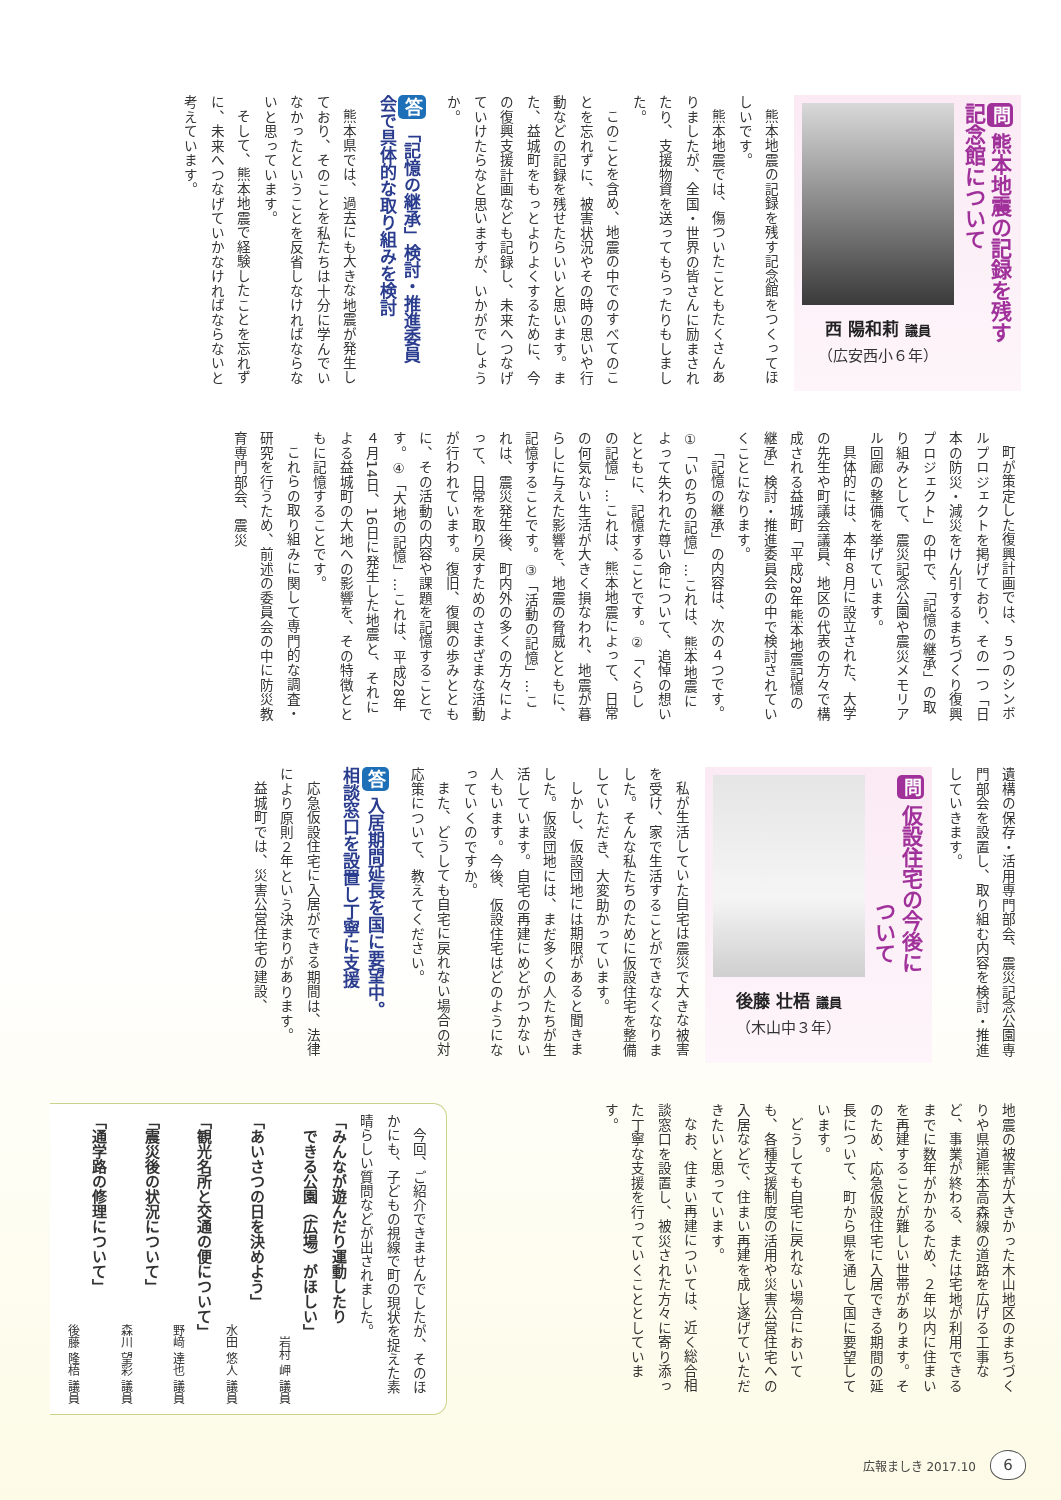問熊本地震の記録を残す
記念館について
西 陽和莉 議員
（広安西小６年）
熊本地震の記録を残す記念館をつくってほしいです。
熊本地震では、傷ついたこともたくさんありましたが、全国・世界の皆さんに励まされたり、支援物資を送ってもらったりもしました。
このことを含め、地震の中でのすべてのことを忘れずに、被害状況やその時の思いや行動などの記録を残せたらいいと思います。また、益城町をもっとよりよくするために、今の復興支援計画なども記録し、未来へつなげていけたらなと思いますが、いかがでしょうか。
答「記憶の継承」検討・推進委員
会で具体的な取り組みを検討
熊本県では、過去にも大きな地震が発生しており、そのことを私たちは十分に学んでいなかったということを反省しなければならないと思っています。
そして、熊本地震で経験したことを忘れずに、未来へつなげていかなければならないと考えています。
町が策定した復興計画では、５つのシンボルプロジェクトを掲げており、その一つ「日本の防災・減災をけん引するまちづくり復興プロジェクト」の中で、「記憶の継承」の取り組みとして、震災記念公園や震災メモリアル回廊の整備を挙げています。
具体的には、本年８月に設立された、大学の先生や町議会議員、地区の代表の方々で構成される益城町「平成28年熊本地震記憶の継承」検討・推進委員会の中で検討されていくことになります。
「記憶の継承」の内容は、次の４つです。①「いのちの記憶」…これは、熊本地震によって失われた尊い命について、追悼の想いとともに、記憶することです。②「くらしの記憶」…これは、熊本地震によって、日常の何気ない生活が大きく損なわれ、地震が暮らしに与えた影響を、地震の脅威とともに、記憶することです。③「活動の記憶」…これは、震災発生後、町内外の多くの方々によって、日常を取り戻すためのさまざまな活動が行われています。復旧、復興の歩みとともに、その活動の内容や課題を記憶することです。④「大地の記憶」…これは、平成28年４月14日、16日に発生した地震と、それによる益城町の大地への影響を、その特徴とともに記憶することです。
これらの取り組みに関して専門的な調査・研究を行うため、前述の委員会の中に防災教育専門部会、震災
遺構の保存・活用専門部会、震災記念公園専門部会を設置し、取り組む内容を検討・推進していきます。
問仮設住宅の今後に
　　　　　　ついて
後藤 壮梧 議員
（木山中３年）
私が生活していた自宅は震災で大きな被害を受け、家で生活することができなくなりました。そんな私たちのために仮設住宅を整備していただき、大変助かっています。
しかし、仮設団地には期限があると聞きました。仮設団地には、まだ多くの人たちが生活しています。自宅の再建にめどがつかない人もいます。今後、仮設住宅はどのようになっていくのですか。
また、どうしても自宅に戻れない場合の対応策について、教えてください。
答入居期間延長を国に要望中。
相談窓口を設置し丁寧に支援
応急仮設住宅に入居ができる期間は、法律により原則２年という決まりがあります。
益城町では、災害公営住宅の建設、
地震の被害が大きかった木山地区のまちづくりや県道熊本高森線の道路を広げる工事など、事業が終わる、または宅地が利用できるまでに数年がかかるため、２年以内に住まいを再建することが難しい世帯があります。そのため、応急仮設住宅に入居できる期間の延長について、町から県を通して国に要望しています。
どうしても自宅に戻れない場合においても、各種支援制度の活用や災害公営住宅への入居などで、住まい再建を成し遂げていただきたいと思っています。
なお、住まい再建については、近く総合相談窓口を設置し、被災された方々に寄り添った丁寧な支援を行っていくこととしています。
　今回、ご紹介できませんでしたが、そのほかにも、子どもの視線で町の現状を捉えた素晴らしい質問などが出されました。
「みんなが遊んだり運動したり
　できる公園（広場）がほしい」
岩村 岬 議員
「あいさつの日を決めよう」
水田 悠人 議員
「観光名所と交通の便について」
野﨑 達也 議員
「震災後の状況について」
森川 望彩 議員
「通学路の修理について」
後藤 隆梧 議員
広報ましき 2017.10 6